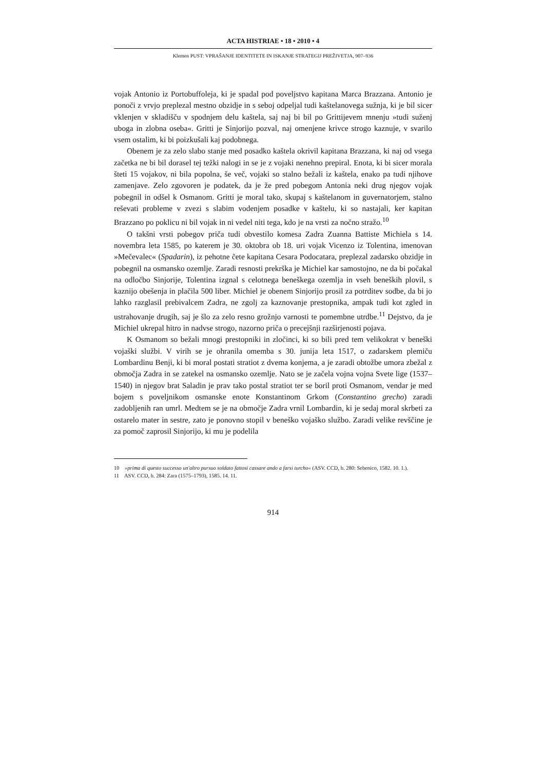ACTA HISTRIAE • 18 • 2010 • 4
Klemen PUST: VPRAŠANJE IDENTITETE IN ISKANJE STRATEGIJ PREŽIVETJA, 907–936
vojak Antonio iz Portobuffoleja, ki je spadal pod poveljstvo kapitana Marca Brazzana. Antonio je ponoči z vrvjo preplezal mestno obzidje in s seboj odpeljal tudi kaštelanovega sužnja, ki je bil sicer vklenjen v skladišču v spodnjem delu kaštela, saj naj bi bil po Grittijevem mnenju »tudi suženj uboga in zlobna oseba«. Gritti je Sinjorijo pozval, naj omenjene krivce strogo kaznuje, v svarilo vsem ostalim, ki bi poizkušali kaj podobnega.
Obenem je za zelo slabo stanje med posadko kaštela okrivil kapitana Brazzana, ki naj od vsega začetka ne bi bil dorasel tej težki nalogi in se je z vojaki nenehno prepiral. Enota, ki bi sicer morala šteti 15 vojakov, ni bila popolna, še več, vojaki so stalno bežali iz kaštela, enako pa tudi njihove zamenjave. Zelo zgovoren je podatek, da je že pred pobegom Antonia neki drug njegov vojak pobegnil in odšel k Osmanom. Gritti je moral tako, skupaj s kaštelanom in guvernatorjem, stalno reševati probleme v zvezi s slabim vodenjem posadke v kaštelu, ki so nastajali, ker kapitan Brazzano po poklicu ni bil vojak in ni vedel niti tega, kdo je na vrsti za nočno stražo.<sup>10</sup>
O takšni vrsti pobegov priča tudi obvestilo komesa Zadra Zuanna Battiste Michiela s 14. novembra leta 1585, po katerem je 30. oktobra ob 18. uri vojak Vicenzo iz Tolentina, imenovan »Mečevalec« (Spadarin), iz pehotne čete kapitana Cesara Podocatara, preplezal zadarsko obzidje in pobegnil na osmansko ozemlje. Zaradi resnosti prekrška je Michiel kar samostojno, ne da bi počakal na odločbo Sinjorije, Tolentina izgnal s celotnega beneškega ozemlja in vseh beneških plovil, s kaznijo obešenja in plačila 500 liber. Michiel je obenem Sinjorijo prosil za potrditev sodbe, da bi jo lahko razglasil prebivalcem Zadra, ne zgolj za kaznovanje prestopnika, ampak tudi kot zgled in ustrahovanje drugih, saj je šlo za zelo resno grožnjo varnosti te pomembne utrdbe.<sup>11</sup> Dejstvo, da je Michiel ukrepal hitro in nadvse strogo, nazorno priča o precejšnji razširjenosti pojava.
K Osmanom so bežali mnogi prestopniki in zločinci, ki so bili pred tem velikokrat v beneški vojaški službi. V virih se je ohranila omemba s 30. junija leta 1517, o zadarskem plemiču Lombardinu Benji, ki bi moral postati stratiot z dvema konjema, a je zaradi obtožbe umora zbežal z območja Zadra in se zatekel na osmansko ozemlje. Nato se je začela vojna vojna Svete lige (1537–1540) in njegov brat Saladin je prav tako postal stratiot ter se boril proti Osmanom, vendar je med bojem s poveljnikom osmanske enote Konstantinom Grkom (Constantino grecho) zaradi zadobljenih ran umrl. Medtem se je na območje Zadra vrnil Lombardin, ki je sedaj moral skrbeti za ostarelo mater in sestre, zato je ponovno stopil v beneško vojaško službo. Zaradi velike revščine je za pomoč zaprosil Sinjorijo, ki mu je podelila
10 »prima di questo successo un'altro pursuo soldato fattosi cassare ando a farsi turcho« (ASV. CCD, b. 280: Sebenico, 1582. 10. 1.).
11 ASV. CCD, b. 284: Zara (1575–1793), 1585. 14. 11.
914